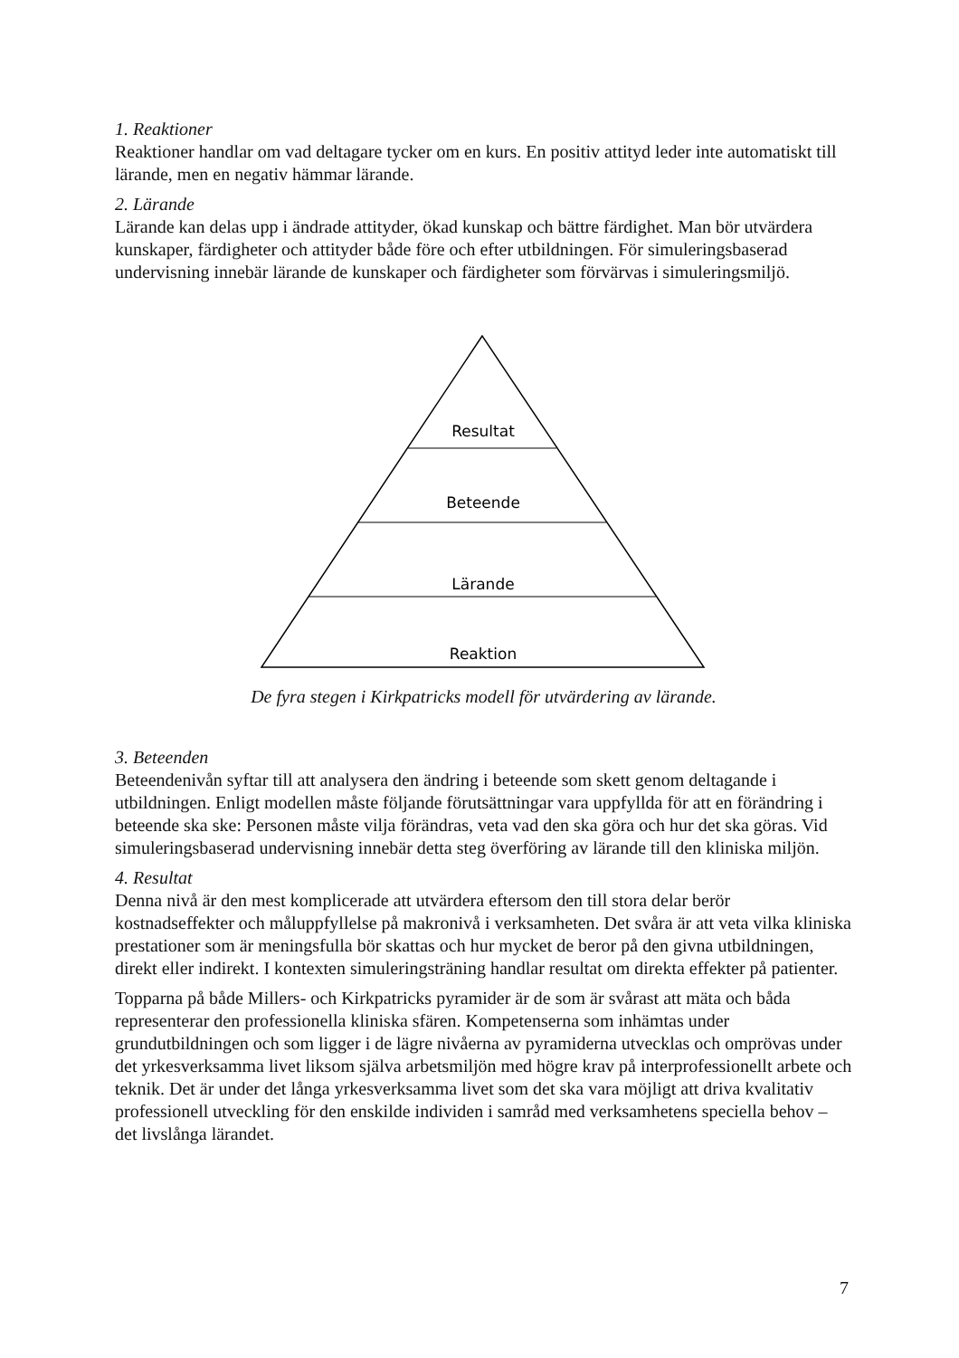1. Reaktioner
Reaktioner handlar om vad deltagare tycker om en kurs. En positiv attityd leder inte automatiskt till lärande, men en negativ hämmar lärande.
2. Lärande
Lärande kan delas upp i ändrade attityder, ökad kunskap och bättre färdighet. Man bör utvärdera kunskaper, färdigheter och attityder både före och efter utbildningen. För simuleringsbaserad undervisning innebär lärande de kunskaper och färdigheter som förvärvas i simuleringsmiljö.
Resultat
Beteende
Lärande
Reaktion
De fyra stegen i Kirkpatricks modell för utvärdering av lärande.
3. Beteenden
Beteendenivån syftar till att analysera den ändring i beteende som skett genom deltagande i utbildningen. Enligt modellen måste följande förutsättningar vara uppfyllda för att en förändring i beteende ska ske: Personen måste vilja förändras, veta vad den ska göra och hur det ska göras. Vid simuleringsbaserad undervisning innebär detta steg överföring av lärande till den kliniska miljön.
4. Resultat
Denna nivå är den mest komplicerade att utvärdera eftersom den till stora delar berör kostnadseffekter och måluppfyllelse på makronivå i verksamheten. Det svåra är att veta vilka kliniska prestationer som är meningsfulla bör skattas och hur mycket de beror på den givna utbildningen, direkt eller indirekt. I kontexten simuleringsträning handlar resultat om direkta effekter på patienter.
Topparna på både Millers- och Kirkpatricks pyramider är de som är svårast att mäta och båda representerar den professionella kliniska sfären. Kompetenserna som inhämtas under grundutbildningen och som ligger i de lägre nivåerna av pyramiderna utvecklas och omprövas under det yrkesverksamma livet liksom själva arbetsmiljön med högre krav på interprofessionellt arbete och teknik. Det är under det långa yrkesverksamma livet som det ska vara möjligt att driva kvalitativ professionell utveckling för den enskilde individen i samråd med verksamhetens speciella behov – det livslånga lärandet.
7